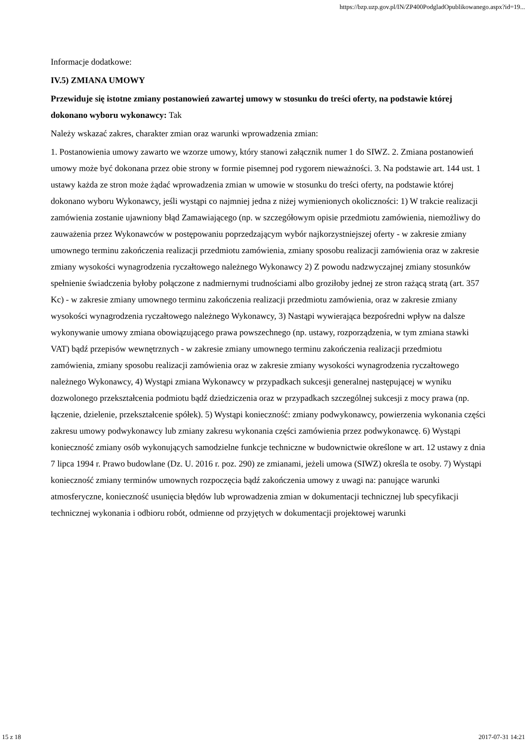https://bzp.uzp.gov.pl/IN/ZP400PodgladOpublikowanego.aspx?id=19...
Informacje dodatkowe:
IV.5) ZMIANA UMOWY
Przewiduje się istotne zmiany postanowień zawartej umowy w stosunku do treści oferty, na podstawie której dokonano wyboru wykonawcy: Tak
Należy wskazać zakres, charakter zmian oraz warunki wprowadzenia zmian:
1. Postanowienia umowy zawarto we wzorze umowy, który stanowi załącznik numer 1 do SIWZ. 2. Zmiana postanowień umowy może być dokonana przez obie strony w formie pisemnej pod rygorem nieważności. 3. Na podstawie art. 144 ust. 1 ustawy każda ze stron może żądać wprowadzenia zmian w umowie w stosunku do treści oferty, na podstawie której dokonano wyboru Wykonawcy, jeśli wystąpi co najmniej jedna z niżej wymienionych okoliczności: 1) W trakcie realizacji zamówienia zostanie ujawniony błąd Zamawiającego (np. w szczegółowym opisie przedmiotu zamówienia, niemożliwy do zauważenia przez Wykonawców w postępowaniu poprzedzającym wybór najkorzystniejszej oferty - w zakresie zmiany umownego terminu zakończenia realizacji przedmiotu zamówienia, zmiany sposobu realizacji zamówienia oraz w zakresie zmiany wysokości wynagrodzenia ryczałtowego należnego Wykonawcy 2) Z powodu nadzwyczajnej zmiany stosunków spełnienie świadczenia byłoby połączone z nadmiernymi trudnościami albo groziłoby jednej ze stron rażącą stratą (art. 357 Kc) - w zakresie zmiany umownego terminu zakończenia realizacji przedmiotu zamówienia, oraz w zakresie zmiany wysokości wynagrodzenia ryczałtowego należnego Wykonawcy, 3) Nastąpi wywierająca bezpośredni wpływ na dalsze wykonywanie umowy zmiana obowiązującego prawa powszechnego (np. ustawy, rozporządzenia, w tym zmiana stawki VAT) bądź przepisów wewnętrznych - w zakresie zmiany umownego terminu zakończenia realizacji przedmiotu zamówienia, zmiany sposobu realizacji zamówienia oraz w zakresie zmiany wysokości wynagrodzenia ryczałtowego należnego Wykonawcy, 4) Wystąpi zmiana Wykonawcy w przypadkach sukcesji generalnej następującej w wyniku dozwolonego przekształcenia podmiotu bądź dziedziczenia oraz w przypadkach szczególnej sukcesji z mocy prawa (np. łączenie, dzielenie, przekształcenie spółek). 5) Wystąpi konieczność: zmiany podwykonawcy, powierzenia wykonania części zakresu umowy podwykonawcy lub zmiany zakresu wykonania części zamówienia przez podwykonawcę. 6) Wystąpi konieczność zmiany osób wykonujących samodzielne funkcje techniczne w budownictwie określone w art. 12 ustawy z dnia 7 lipca 1994 r. Prawo budowlane (Dz. U. 2016 r. poz. 290) ze zmianami, jeżeli umowa (SIWZ) określa te osoby. 7) Wystąpi konieczność zmiany terminów umownych rozpoczęcia bądź zakończenia umowy z uwagi na: panujące warunki atmosferyczne, konieczność usunięcia błędów lub wprowadzenia zmian w dokumentacji technicznej lub specyfikacji technicznej wykonania i odbioru robót, odmienne od przyjętych w dokumentacji projektowej warunki
15 z 18 2017-07-31 14:21